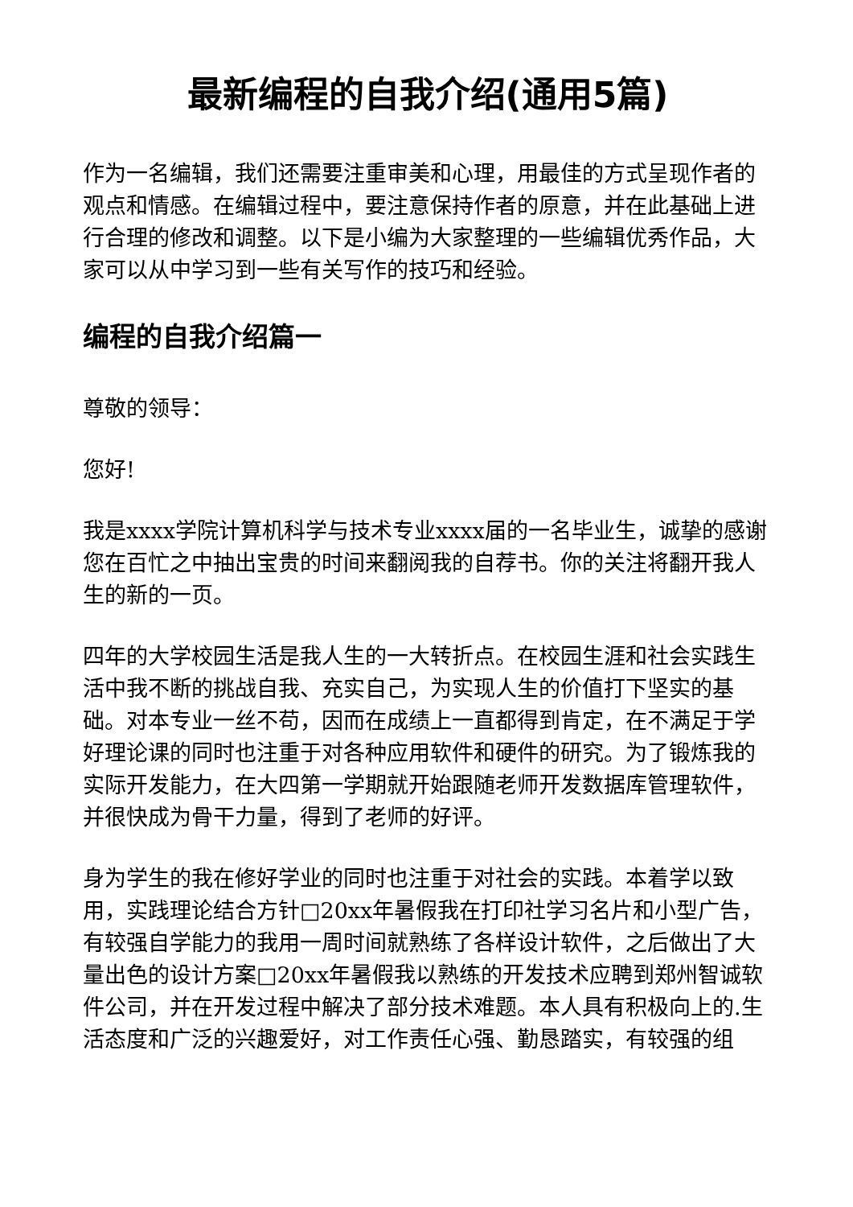最新编程的自我介绍(通用5篇)
作为一名编辑，我们还需要注重审美和心理，用最佳的方式呈现作者的观点和情感。在编辑过程中，要注意保持作者的原意，并在此基础上进行合理的修改和调整。以下是小编为大家整理的一些编辑优秀作品，大家可以从中学习到一些有关写作的技巧和经验。
编程的自我介绍篇一
尊敬的领导：
您好!
我是xxxx学院计算机科学与技术专业xxxx届的一名毕业生，诚挚的感谢您在百忙之中抽出宝贵的时间来翻阅我的自荐书。你的关注将翻开我人生的新的一页。
四年的大学校园生活是我人生的一大转折点。在校园生涯和社会实践生活中我不断的挑战自我、充实自己，为实现人生的价值打下坚实的基础。对本专业一丝不苟，因而在成绩上一直都得到肯定，在不满足于学好理论课的同时也注重于对各种应用软件和硬件的研究。为了锻炼我的实际开发能力，在大四第一学期就开始跟随老师开发数据库管理软件，并很快成为骨干力量，得到了老师的好评。
身为学生的我在修好学业的同时也注重于对社会的实践。本着学以致用，实践理论结合方针□20xx年暑假我在打印社学习名片和小型广告，有较强自学能力的我用一周时间就熟练了各样设计软件，之后做出了大量出色的设计方案□20xx年暑假我以熟练的开发技术应聘到郑州智诚软件公司，并在开发过程中解决了部分技术难题。本人具有积极向上的.生活态度和广泛的兴趣爱好，对工作责任心强、勤恳踏实，有较强的组